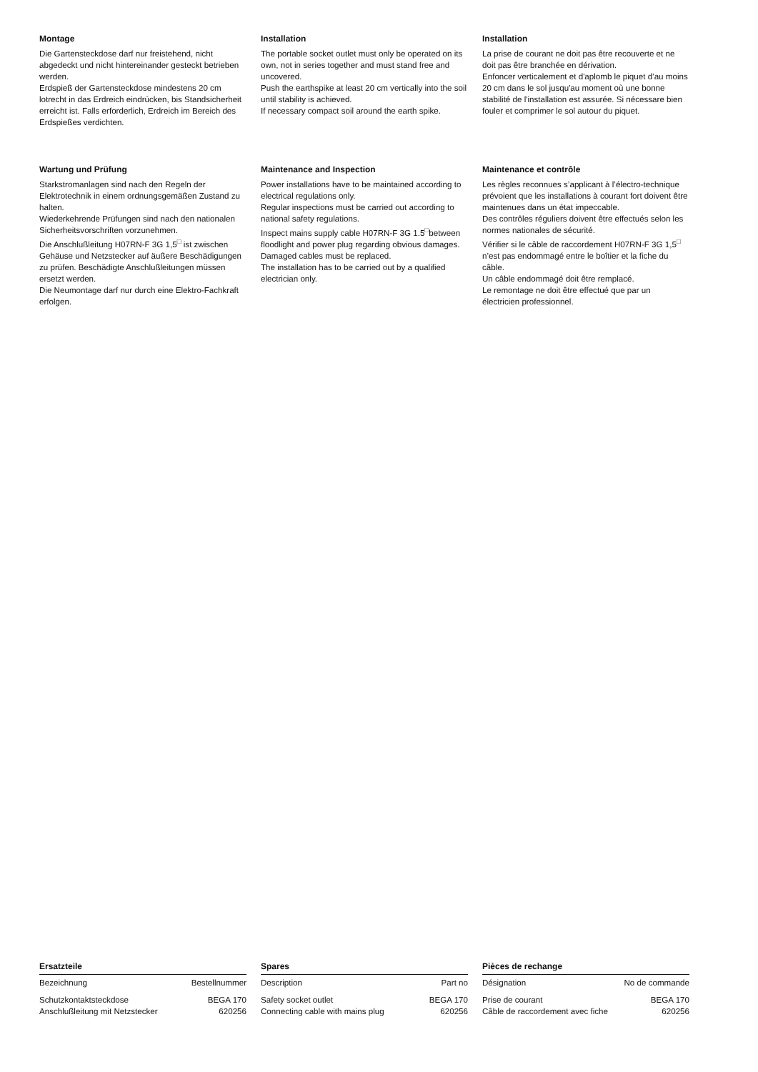Montage
Die Gartensteckdose darf nur freistehend, nicht abgedeckt und nicht hintereinander gesteckt betrieben werden.
Erdspieß der Gartensteckdose mindestens 20 cm lotrecht in das Erdreich eindrücken, bis Standsicherheit erreicht ist. Falls erforderlich, Erdreich im Bereich des Erdspießes verdichten.
Installation
The portable socket outlet must only be operated on its own, not in series together and must stand free and uncovered.
Push the earthspike at least 20 cm vertically into the soil until stability is achieved.
If necessary compact soil around the earth spike.
Installation
La prise de courant ne doit pas être recouverte et ne doit pas être branchée en dérivation.
Enfoncer verticalement et d'aplomb le piquet d’au moins 20 cm dans le sol jusqu'au moment où une bonne stabilité de l'installation est assurée. Si nécessare bien fouler et comprimer le sol autour du piquet.
Wartung und Prüfung
Starkstromanlagen sind nach den Regeln der Elektrotechnik in einem ordnungsgemäßen Zustand zu halten.
Wiederkehrende Prüfungen sind nach den nationalen Sicherheitsvorschriften vorzunehmen.
Die Anschlußleitung H07RN-F 3G 1,5<sup>□</sup> ist zwischen Gehäuse und Netzstecker auf äußere Beschädigungen zu prüfen. Beschädigte Anschlußleitungen müssen ersetzt werden.
Die Neumontage darf nur durch eine Elektro-Fachkraft erfolgen.
Maintenance and Inspection
Power installations have to be maintained according to electrical regulations only.
Regular inspections must be carried out according to national safety regulations.
Inspect mains supply cable H07RN-F 3G 1.5<sup>□</sup>between floodlight and power plug regarding obvious damages.
Damaged cables must be replaced.
The installation has to be carried out by a qualified electrician only.
Maintenance et contrôle
Les règles reconnues s’applicant à l’électro-technique prévoient que les installations à courant fort doivent être maintenues dans un état impeccable.
Des contrôles réguliers doivent être effectués selon les normes nationales de sécurité.
Vérifier si le câble de raccordement H07RN-F 3G 1,5<sup>□</sup> n’est pas endommagé entre le boîtier et la fiche du câble.
Un câble endommagé doit être remplacé.
Le remontage ne doit être effectué que par un électricien professionnel.
Ersatzteile
| Bezeichnung | Bestellnummer |
| --- | --- |
| Schutzkontaktsteckdose | BEGA 170 |
| Anschlußleitung mit Netzstecker | 620256 |
Spares
| Description | Part no |
| --- | --- |
| Safety socket outlet | BEGA 170 |
| Connecting cable with mains plug | 620256 |
Pièces de rechange
| Désignation | No de commande |
| --- | --- |
| Prise de courant | BEGA 170 |
| Câble de raccordement avec fiche | 620256 |